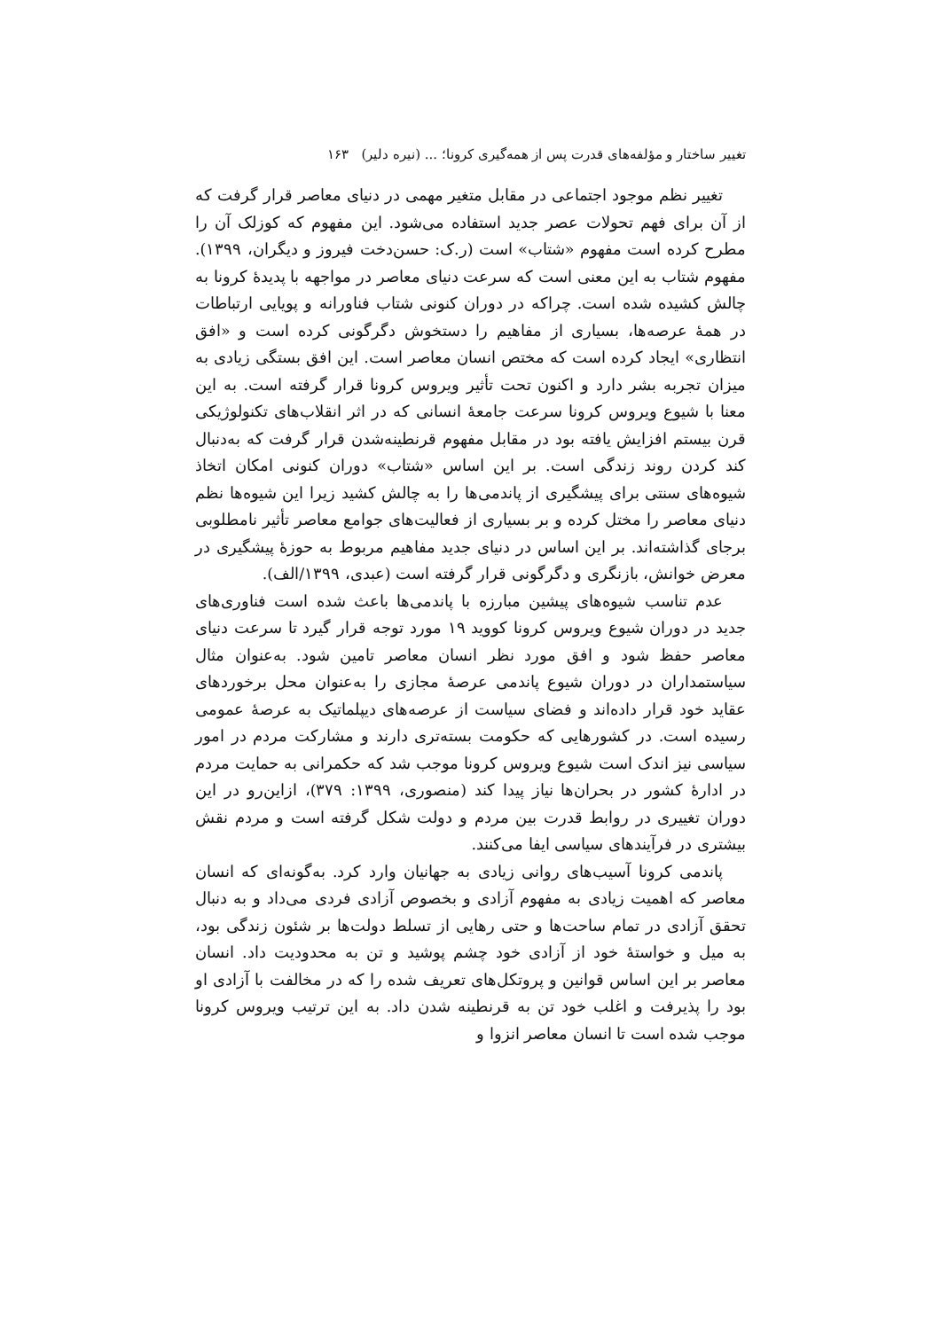تغییر ساختار و مؤلفه‌های قدرت پس از همه‌گیری کرونا؛ ... (نیره دلیر) ۱۶۳
تغییر نظم موجود اجتماعی در مقابل متغیر مهمی در دنیای معاصر قرار گرفت که از آن برای فهم تحولات عصر جدید استفاده می‌شود. این مفهوم که کوزلک آن را مطرح کرده است مفهوم «شتاب» است (ر.ک: حسن‌دخت فیروز و دیگران، ۱۳۹۹). مفهوم شتاب به این معنی است که سرعت دنیای معاصر در مواجهه با پدیدهٔ کرونا به چالش کشیده شده است. چراکه در دوران کنونی شتاب فناورانه و پویایی ارتباطات در همهٔ عرصه‌ها، بسیاری از مفاهیم را دستخوش دگرگونی کرده است و «افق انتظاری» ایجاد کرده است که مختص انسان معاصر است. این افق بستگی زیادی به میزان تجربه بشر دارد و اکنون تحت تأثیر ویروس کرونا قرار گرفته است. به این معنا با شیوع ویروس کرونا سرعت جامعهٔ انسانی که در اثر انقلاب‌های تکنولوژیکی قرن بیستم افزایش یافته بود در مقابل مفهوم قرنطینه‌شدن قرار گرفت که به‌دنبال کند کردن روند زندگی است. بر این اساس «شتاب» دوران کنونی امکان اتخاذ شیوه‌های سنتی برای پیشگیری از پاندمی‌ها را به چالش کشید زیرا این شیوه‌ها نظم دنیای معاصر را مختل کرده و بر بسیاری از فعالیت‌های جوامع معاصر تأثیر نامطلوبی برجای گذاشته‌اند. بر این اساس در دنیای جدید مفاهیم مربوط به حوزهٔ پیشگیری در معرض خوانش، بازنگری و دگرگونی قرار گرفته است (عبدی، ۱۳۹۹/الف).
عدم تناسب شیوه‌های پیشین مبارزه با پاندمی‌ها باعث شده است فناوری‌های جدید در دوران شیوع ویروس کرونا کووید ۱۹ مورد توجه قرار گیرد تا سرعت دنیای معاصر حفظ شود و افق مورد نظر انسان معاصر تامین شود. به‌عنوان مثال سیاستمداران در دوران شیوع پاندمی عرصهٔ مجازی را به‌عنوان محل برخوردهای عقاید خود قرار داده‌اند و فضای سیاست از عرصه‌های دیپلماتیک به عرصهٔ عمومی رسیده است. در کشورهایی که حکومت بسته‌تری دارند و مشارکت مردم در امور سیاسی نیز اندک است شیوع ویروس کرونا موجب شد که حکمرانی به حمایت مردم در ادارهٔ کشور در بحران‌ها نیاز پیدا کند (منصوری، ۱۳۹۹: ۳۷۹)، ازاین‌رو در این دوران تغییری در روابط قدرت بین مردم و دولت شکل گرفته است و مردم نقش بیشتری در فرآیندهای سیاسی ایفا می‌کنند.
پاندمی کرونا آسیب‌های روانی زیادی به جهانیان وارد کرد. به‌گونه‌ای که انسان معاصر که اهمیت زیادی به مفهوم آزادی و بخصوص آزادی فردی می‌داد و به دنبال تحقق آزادی در تمام ساحت‌ها و حتی رهایی از تسلط دولت‌ها بر شئون زندگی بود، به میل و خواستهٔ خود از آزادی خود چشم پوشید و تن به محدودیت داد. انسان معاصر بر این اساس قوانین و پروتکل‌های تعریف شده را که در مخالفت با آزادی او بود را پذیرفت و اغلب خود تن به قرنطینه شدن داد. به این ترتیب ویروس کرونا موجب شده است تا انسان معاصر انزوا و